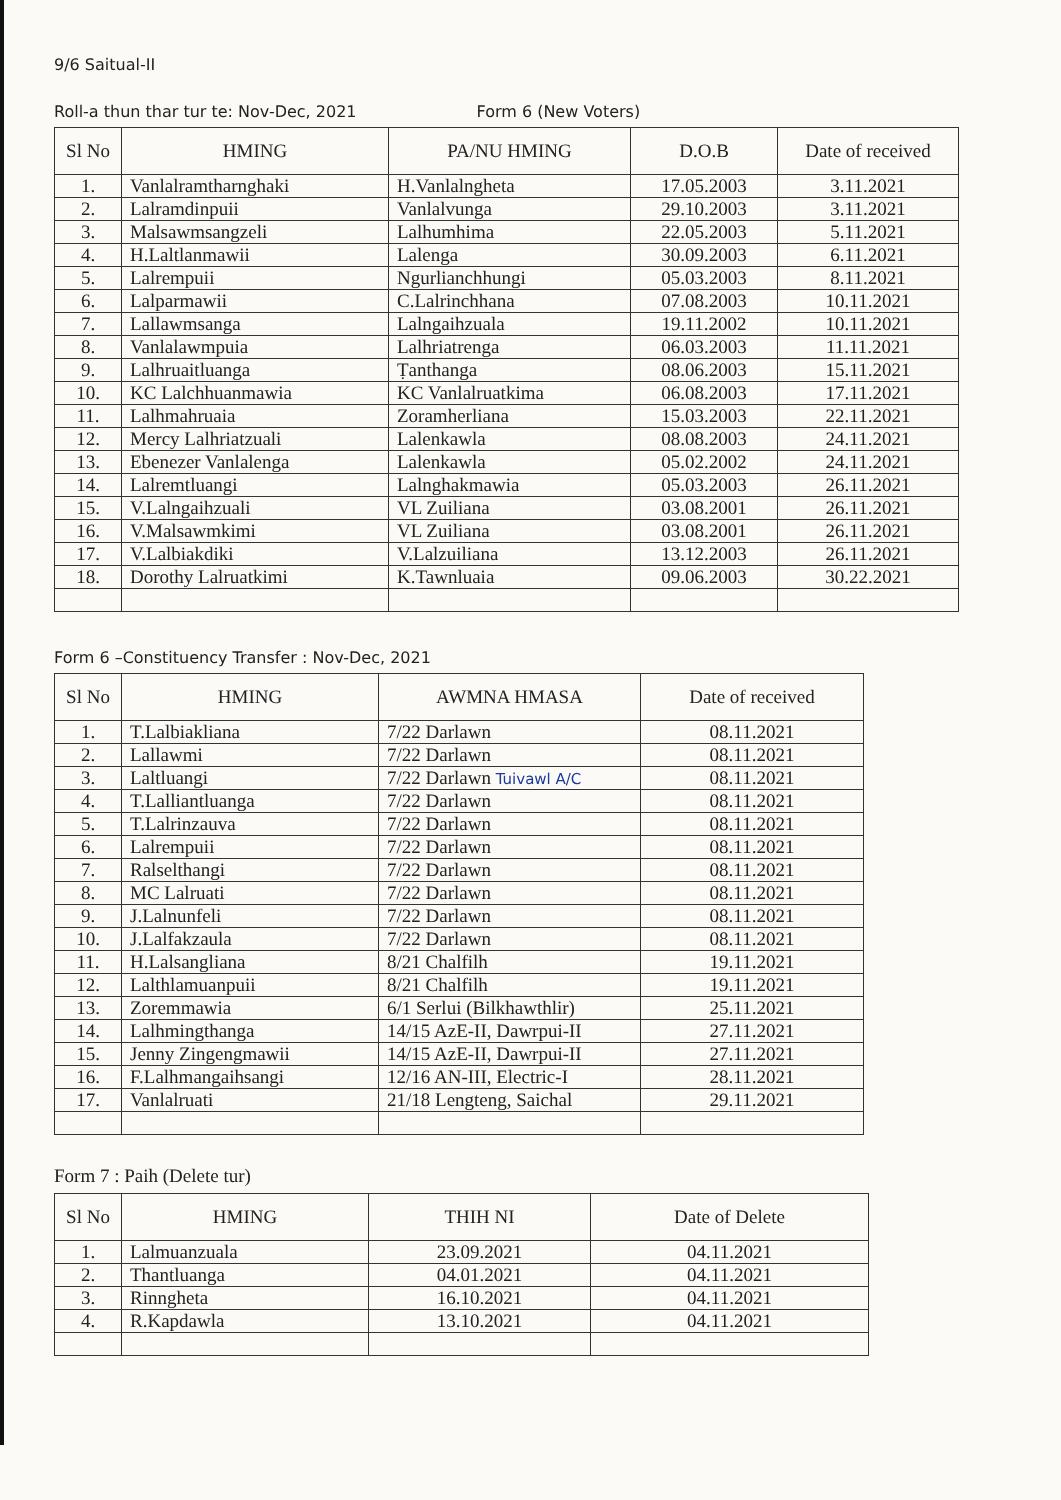9/6 Saitual-II
Roll-a thun thar tur te: Nov-Dec, 2021 Form 6 (New Voters)
| Sl No | HMING | PA/NU HMING | D.O.B | Date of received |
| --- | --- | --- | --- | --- |
| 1. | Vanlalramtharnghaki | H.Vanlalngheta | 17.05.2003 | 3.11.2021 |
| 2. | Lalramdinpuii | Vanlalvunga | 29.10.2003 | 3.11.2021 |
| 3. | Malsawmsangzeli | Lalhumhima | 22.05.2003 | 5.11.2021 |
| 4. | H.Laltlanmawii | Lalenga | 30.09.2003 | 6.11.2021 |
| 5. | Lalrempuii | Ngurlianchhungi | 05.03.2003 | 8.11.2021 |
| 6. | Lalparmawii | C.Lalrinchhana | 07.08.2003 | 10.11.2021 |
| 7. | Lallawmsanga | Lalngaihzuala | 19.11.2002 | 10.11.2021 |
| 8. | Vanlalawmpuia | Lalhriatrenga | 06.03.2003 | 11.11.2021 |
| 9. | Lalhruaitluanga | Ṭanthanga | 08.06.2003 | 15.11.2021 |
| 10. | KC Lalchhuanmawia | KC Vanlalruatkima | 06.08.2003 | 17.11.2021 |
| 11. | Lalhmahruaia | Zoramherliana | 15.03.2003 | 22.11.2021 |
| 12. | Mercy Lalhriatzuali | Lalenkawla | 08.08.2003 | 24.11.2021 |
| 13. | Ebenezer Vanlalenga | Lalenkawla | 05.02.2002 | 24.11.2021 |
| 14. | Lalremtluangi | Lalnghakmawia | 05.03.2003 | 26.11.2021 |
| 15. | V.Lalngaihzuali | VL Zuiliana | 03.08.2001 | 26.11.2021 |
| 16. | V.Malsawmkimi | VL Zuiliana | 03.08.2001 | 26.11.2021 |
| 17. | V.Lalbiakdiki | V.Lalzuiliana | 13.12.2003 | 26.11.2021 |
| 18. | Dorothy Lalruatkimi | K.Tawnluaia | 09.06.2003 | 30.22.2021 |
Form 6 –Constituency Transfer : Nov-Dec, 2021
| Sl No | HMING | AWMNA HMASA | Date of received |
| --- | --- | --- | --- |
| 1. | T.Lalbiakliana | 7/22 Darlawn | 08.11.2021 |
| 2. | Lallawmi | 7/22 Darlawn | 08.11.2021 |
| 3. | Laltluangi | 7/22 Darlawn Tuivawl A/C | 08.11.2021 |
| 4. | T.Lalliantluanga | 7/22 Darlawn | 08.11.2021 |
| 5. | T.Lalrinzauva | 7/22 Darlawn | 08.11.2021 |
| 6. | Lalrempuii | 7/22 Darlawn | 08.11.2021 |
| 7. | Ralselthangi | 7/22 Darlawn | 08.11.2021 |
| 8. | MC Lalruati | 7/22 Darlawn | 08.11.2021 |
| 9. | J.Lalnunfeli | 7/22 Darlawn | 08.11.2021 |
| 10. | J.Lalfakzaula | 7/22 Darlawn | 08.11.2021 |
| 11. | H.Lalsangliana | 8/21 Chalfilh | 19.11.2021 |
| 12. | Lalthlamuanpuii | 8/21 Chalfilh | 19.11.2021 |
| 13. | Zoremmawia | 6/1 Serlui (Bilkhawthlir) | 25.11.2021 |
| 14. | Lalhmingthanga | 14/15 AzE-II, Dawrpui-II | 27.11.2021 |
| 15. | Jenny Zingengmawii | 14/15 AzE-II, Dawrpui-II | 27.11.2021 |
| 16. | F.Lalhmangaihsangi | 12/16 AN-III, Electric-I | 28.11.2021 |
| 17. | Vanlalruati | 21/18 Lengteng, Saichal | 29.11.2021 |
Form 7 : Paih (Delete tur)
| Sl No | HMING | THIH NI | Date of Delete |
| --- | --- | --- | --- |
| 1. | Lalmuanzuala | 23.09.2021 | 04.11.2021 |
| 2. | Thantluanga | 04.01.2021 | 04.11.2021 |
| 3. | Rinngheta | 16.10.2021 | 04.11.2021 |
| 4. | R.Kapdawla | 13.10.2021 | 04.11.2021 |